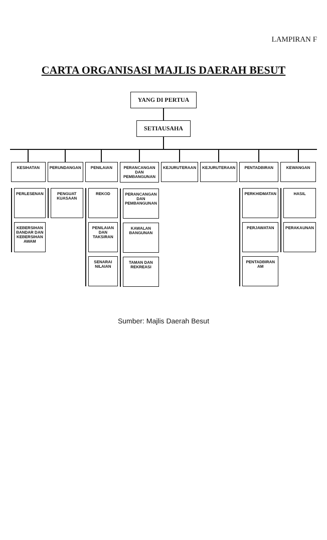LAMPIRAN F
CARTA ORGANISASI MAJLIS DAERAH BESUT
YANG DI PERTUA
SETIAUSAHA
KESIHATAN
PERLESENAN
KEBERSIHAN BANDAR DAN KEBERSIHAN AWAM
PERUNDANGAN
PENGUAT KUASAAN
PENILAIAN
REKOD
PENILAIAN DAN TAKSIRAN
SENARAI NILAIAN
PERANCANGAN DAN PEMBANGUNAN
PERANCANGAN DAN PEMBANGUNAN
KAWALAN BANGUNAN
TAMAN DAN REKREASI
KEJURUTERAAN KEJURUTERAAN PENTADBIRAN
PERKHIDMATAN
PERJAWATAN
PENTADBIRAN AM
KEWANGAN
HASIL
PERAKAUNAN
Sumber: Majlis Daerah Besut